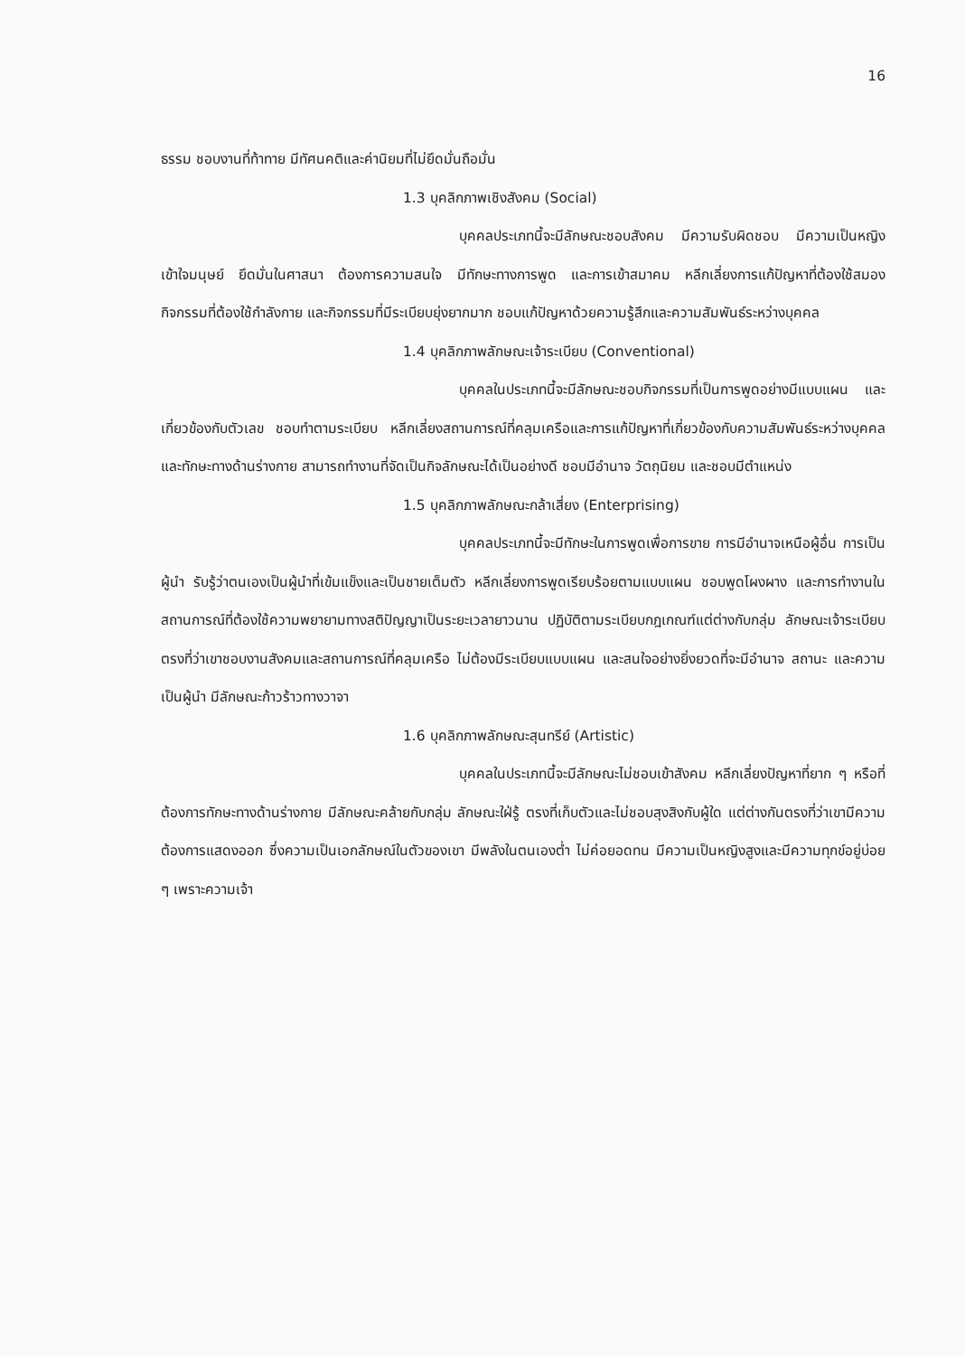16
ธรรม ชอบงานที่ท้าทาย มีทัศนคติและค่านิยมที่ไม่ยึดมั่นถือมั่น
1.3 บุคลิกภาพเชิงสังคม (Social)
บุคคลประเภทนี้จะมีลักษณะชอบสังคม มีความรับผิดชอบ มีความเป็นหญิง เข้าใจมนุษย์ ยึดมั่นในศาสนา ต้องการความสนใจ มีทักษะทางการพูด และการเข้าสมาคม หลีกเลี่ยงการแก้ปัญหาที่ต้องใช้สมอง กิจกรรมที่ต้องใช้กำลังกาย และกิจกรรมที่มีระเบียบยุ่งยากมาก ชอบแก้ปัญหาด้วยความรู้สึกและความสัมพันธ์ระหว่างบุคคล
1.4 บุคลิกภาพลักษณะเจ้าระเบียบ (Conventional)
บุคคลในประเภทนี้จะมีลักษณะชอบกิจกรรมที่เป็นการพูดอย่างมีแบบแผน และเกี่ยวข้องกับตัวเลข ชอบทำตามระเบียบ หลีกเลี่ยงสถานการณ์ที่คลุมเครือและการแก้ปัญหาที่เกี่ยวข้องกับความสัมพันธ์ระหว่างบุคคล และทักษะทางด้านร่างกาย สามารถทำงานที่จัดเป็นกิจลักษณะได้เป็นอย่างดี ชอบมีอำนาจ วัตถุนิยม และชอบมีตำแหน่ง
1.5 บุคลิกภาพลักษณะกล้าเสี่ยง (Enterprising)
บุคคลประเภทนี้จะมีทักษะในการพูดเพื่อการขาย การมีอำนาจเหนือผู้อื่น การเป็นผู้นำ รับรู้ว่าตนเองเป็นผู้นำที่เข้มแข็งและเป็นชายเต็มตัว หลีกเลี่ยงการพูดเรียบร้อยตามแบบแผน ชอบพูดโผงผาง และการทำงานในสถานการณ์ที่ต้องใช้ความพยายามทางสติปัญญาเป็นระยะเวลายาวนาน ปฏิบัติตามระเบียบกฎเกณฑ์แต่ต่างกับกลุ่ม ลักษณะเจ้าระเบียบ ตรงที่ว่าเขาชอบงานสังคมและสถานการณ์ที่คลุมเครือ ไม่ต้องมีระเบียบแบบแผน และสนใจอย่างยิ่งยวดที่จะมีอำนาจ สถานะ และความเป็นผู้นำ มีลักษณะก้าวร้าวทางวาจา
1.6 บุคลิกภาพลักษณะสุนทรีย์ (Artistic)
บุคคลในประเภทนี้จะมีลักษณะไม่ชอบเข้าสังคม หลีกเลี่ยงปัญหาที่ยาก ๆ หรือที่ต้องการทักษะทางด้านร่างกาย มีลักษณะคล้ายกับกลุ่ม ลักษณะใฝ่รู้ ตรงที่เก็บตัวและไม่ชอบสุงสิงกับผู้ใด แต่ต่างกันตรงที่ว่าเขามีความต้องการแสดงออก ซึ่งความเป็นเอกลักษณ์ในตัวของเขา มีพลังในตนเองต่ำ ไม่ค่อยอดทน มีความเป็นหญิงสูงและมีความทุกข์อยู่บ่อย ๆ เพราะความเจ้า